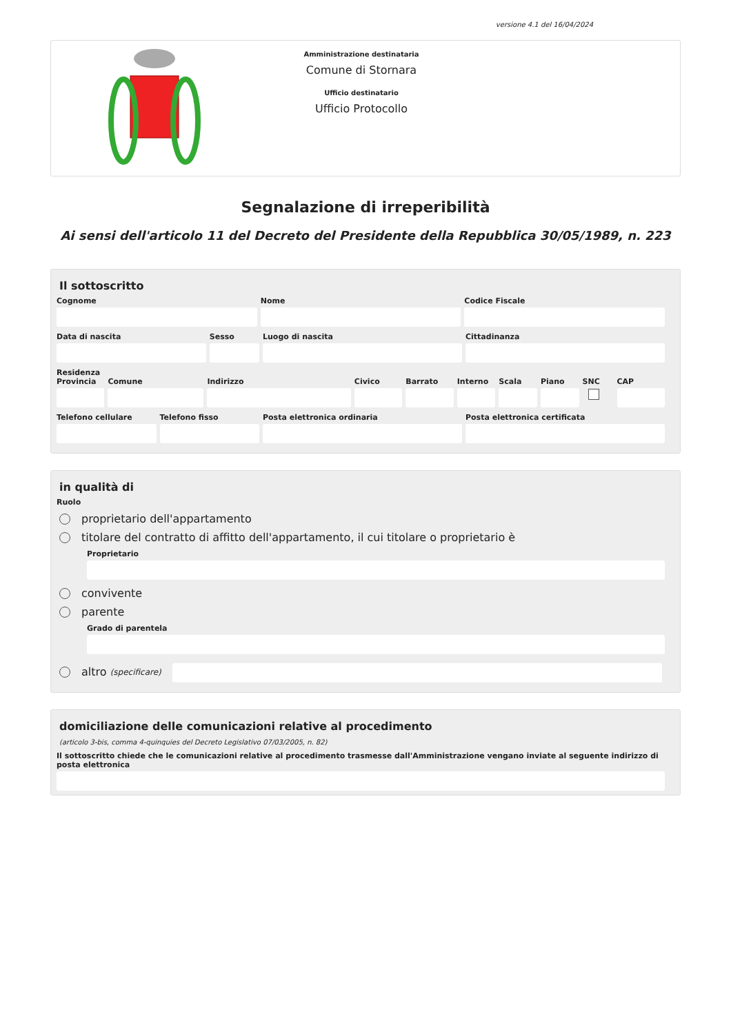versione 4.1 del 16/04/2024
Amministrazione destinataria
Comune di Stornara
Ufficio destinatario
Ufficio Protocollo
Segnalazione di irreperibilità
Ai sensi dell'articolo 11 del Decreto del Presidente della Repubblica 30/05/1989, n. 223
Il sottoscritto
Cognome Nome Codice Fiscale
Data di nascita Sesso Luogo di nascita Cittadinanza
Residenza
Provincia Comune Indirizzo Civico Barrato Interno Scala Piano SNC CAP
Telefono cellulare Telefono fisso Posta elettronica ordinaria Posta elettronica certificata
in qualità di
Ruolo
proprietario dell'appartamento
titolare del contratto di affitto dell'appartamento, il cui titolare o proprietario è
Proprietario
convivente
parente
Grado di parentela
altro (specificare)
domiciliazione delle comunicazioni relative al procedimento
(articolo 3-bis, comma 4-quinquies del Decreto Legislativo 07/03/2005, n. 82)
Il sottoscritto chiede che le comunicazioni relative al procedimento trasmesse dall'Amministrazione vengano inviate al seguente indirizzo di posta elettronica